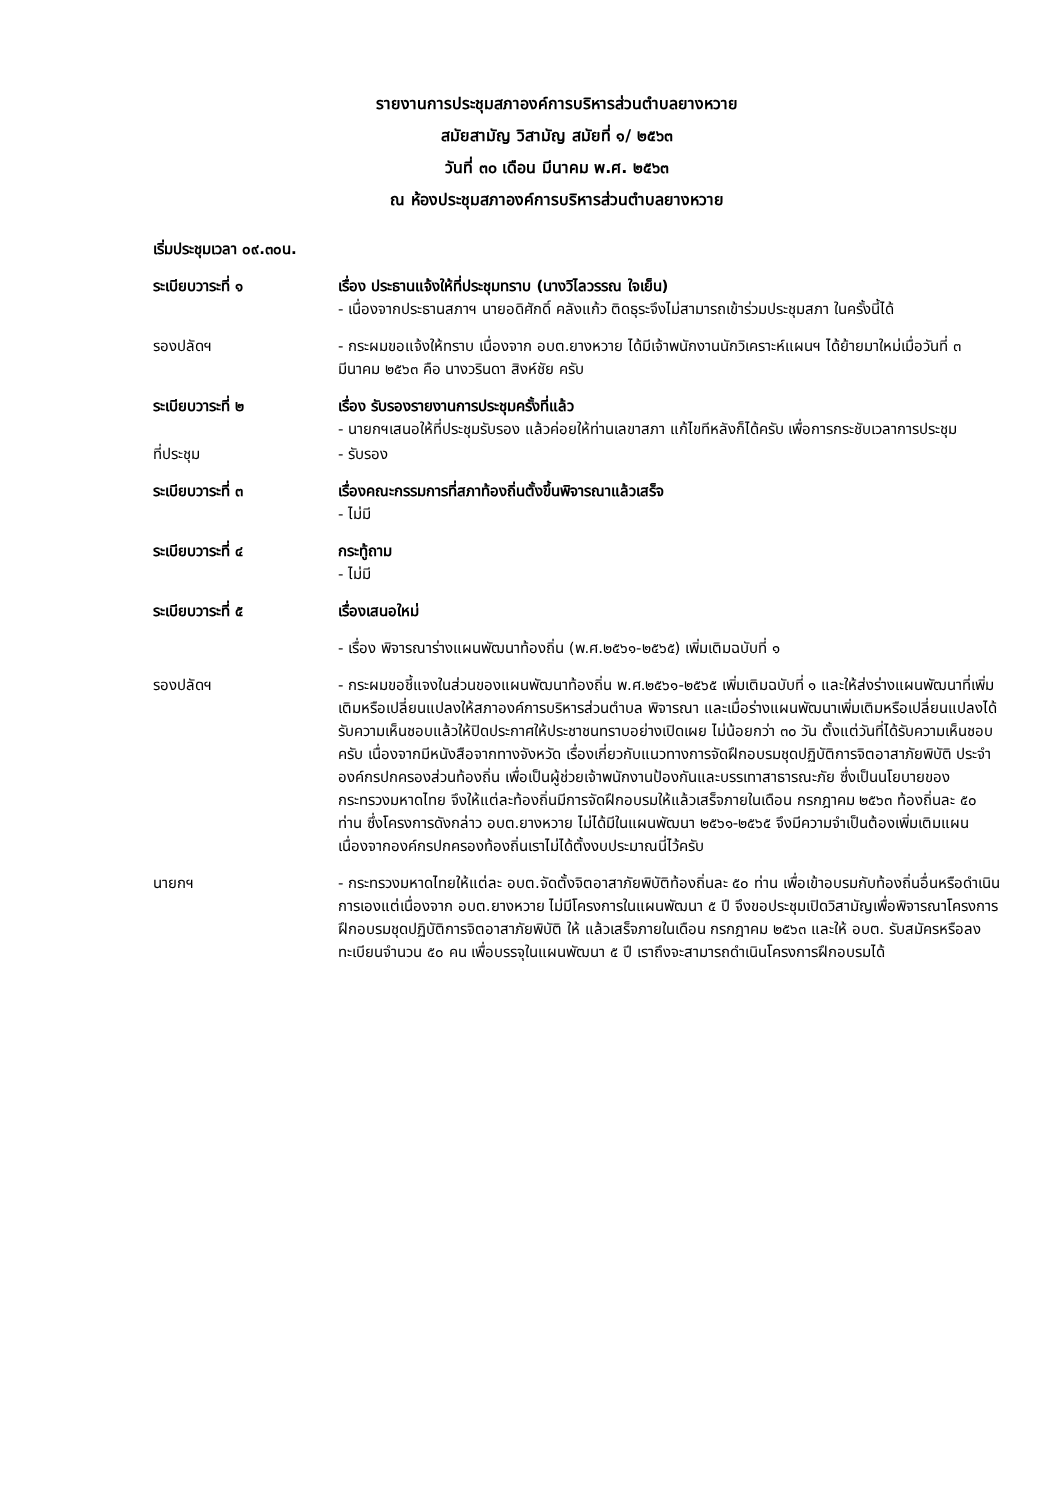รายงานการประชุมสภาองค์การบริหารส่วนตำบลยางหวาย
สมัยสามัญ วิสามัญ สมัยที่ ๑/ ๒๕๖๓
วันที่ ๓๐ เดือน มีนาคม พ.ศ. ๒๕๖๓
ณ ห้องประชุมสภาองค์การบริหารส่วนตำบลยางหวาย
เริ่มประชุมเวลา ๐๙.๓๐น.
ระเบียบวาระที่ ๑ เรื่อง ประธานแจ้งให้ที่ประชุมทราบ (นางวิไลวรรณ ใจเย็น)
- เนื่องจากประธานสภาฯ นายอดิศักดิ์ คลังแก้ว ติดธุระจึงไม่สามารถเข้าร่วมประชุมสภา ในครั้งนี้ได้
รองปลัดฯ - กระผมขอแจ้งให้ทราบ เนื่องจาก อบต.ยางหวาย ได้มีเจ้าพนักงานนักวิเคราะห์แผนฯ ได้ย้ายมาใหม่เมื่อวันที่ ๓ มีนาคม ๒๕๖๓ คือ นางวรินดา สิงห์ชัย ครับ
ระเบียบวาระที่ ๒ เรื่อง รับรองรายงานการประชุมครั้งที่แล้ว
- นายกฯเสนอให้ที่ประชุมรับรอง แล้วค่อยให้ท่านเลขาสภา แก้ไขทีหลังก็ได้ครับ เพื่อการกระชับเวลาการประชุม
ที่ประชุม - รับรอง
ระเบียบวาระที่ ๓ เรื่องคณะกรรมการที่สภาท้องถิ่นตั้งขึ้นพิจารณาแล้วเสร็จ
- ไม่มี
ระเบียบวาระที่ ๔ กระทู้ถาม
- ไม่มี
ระเบียบวาระที่ ๕ เรื่องเสนอใหม่
- เรื่อง พิจารณาร่างแผนพัฒนาท้องถิ่น (พ.ศ.๒๕๖๑-๒๕๖๕) เพิ่มเติมฉบับที่ ๑
รองปลัดฯ - กระผมขอชี้แจงในส่วนของแผนพัฒนาท้องถิ่น พ.ศ.๒๕๖๑-๒๕๖๕ เพิ่มเติมฉบับที่ ๑ และให้ส่งร่างแผนพัฒนาที่เพิ่มเติมหรือเปลี่ยนแปลงให้สภาองค์การบริหารส่วนตำบล พิจารณา และเมื่อร่างแผนพัฒนาเพิ่มเติมหรือเปลี่ยนแปลงได้รับความเห็นชอบแล้วให้ปิดประกาศให้ประชาชนทราบอย่างเปิดเผย ไม่น้อยกว่า ๓๐ วัน ตั้งแต่วันที่ได้รับความเห็นชอบครับ เนื่องจากมีหนังสือจากทางจังหวัด เรื่องเกี่ยวกับแนวทางการจัดฝึกอบรมชุดปฏิบัติการจิตอาสาภัยพิบัติ ประจำองค์กรปกครองส่วนท้องถิ่น เพื่อเป็นผู้ช่วยเจ้าพนักงานป้องกันและบรรเทาสาธารณะภัย ซึ่งเป็นนโยบายของกระทรวงมหาดไทย จึงให้แต่ละท้องถิ่นมีการจัดฝึกอบรมให้แล้วเสร็จภายในเดือน กรกฎาคม ๒๕๖๓ ท้องถิ่นละ ๕๐ ท่าน ซึ่งโครงการดังกล่าว อบต.ยางหวาย ไม่ได้มีในแผนพัฒนา ๒๕๖๑-๒๕๖๕ จึงมีความจำเป็นต้องเพิ่มเติมแผน เนื่องจากองค์กรปกครองท้องถิ่นเราไม่ได้ตั้งงบประมาณนี่ไว้ครับ
นายกฯ - กระทรวงมหาดไทยให้แต่ละ อบต.จัดตั้งจิตอาสาภัยพิบัติท้องถิ่นละ ๕๐ ท่าน เพื่อเข้าอบรมกับท้องถิ่นอื่นหรือดำเนินการเองแต่เนื่องจาก อบต.ยางหวาย ไม่มีโครงการในแผนพัฒนา ๕ ปี จึงขอประชุมเปิดวิสามัญเพื่อพิจารณาโครงการฝึกอบรมชุดปฏิบัติการจิตอาสาภัยพิบัติ ให้ แล้วเสร็จภายในเดือน กรกฎาคม ๒๕๖๓ และให้ อบต. รับสมัครหรือลงทะเบียนจำนวน ๕๐ คน เพื่อบรรจุในแผนพัฒนา ๕ ปี เราถึงจะสามารถดำเนินโครงการฝึกอบรมได้